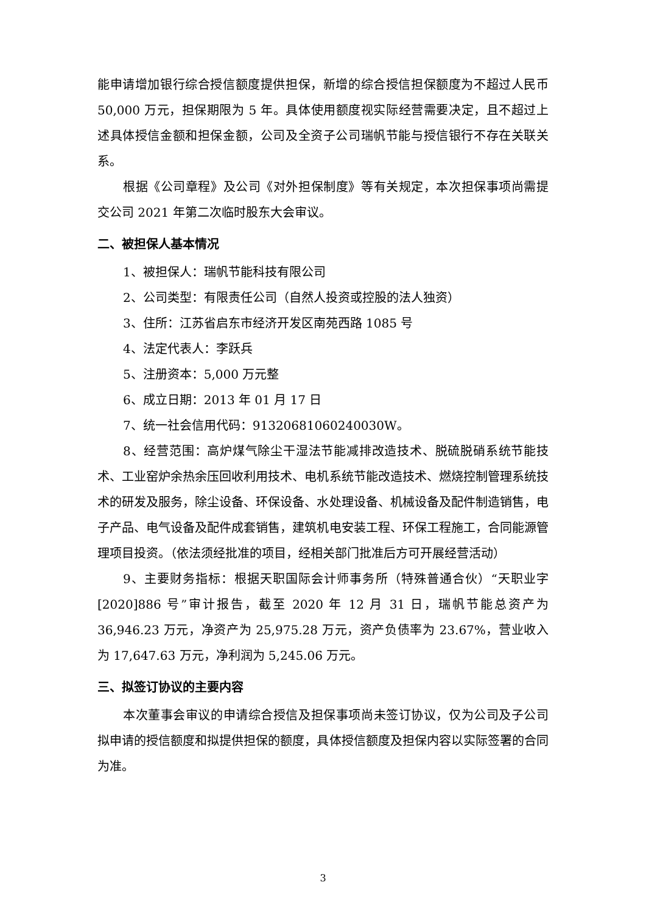能申请增加银行综合授信额度提供担保，新增的综合授信担保额度为不超过人民币 50,000 万元，担保期限为 5 年。具体使用额度视实际经营需要决定，且不超过上述具体授信金额和担保金额，公司及全资子公司瑞帆节能与授信银行不存在关联关系。
根据《公司章程》及公司《对外担保制度》等有关规定，本次担保事项尚需提交公司 2021 年第二次临时股东大会审议。
二、被担保人基本情况
1、被担保人：瑞帆节能科技有限公司
2、公司类型：有限责任公司（自然人投资或控股的法人独资）
3、住所：江苏省启东市经济开发区南苑西路 1085 号
4、法定代表人：李跃兵
5、注册资本：5,000 万元整
6、成立日期：2013 年 01 月 17 日
7、统一社会信用代码：91320681060240030W。
8、经营范围：高炉煤气除尘干湿法节能减排改造技术、脱硫脱硝系统节能技术、工业窑炉余热余压回收利用技术、电机系统节能改造技术、燃烧控制管理系统技术的研发及服务，除尘设备、环保设备、水处理设备、机械设备及配件制造销售，电子产品、电气设备及配件成套销售，建筑机电安装工程、环保工程施工，合同能源管理项目投资。（依法须经批准的项目，经相关部门批准后方可开展经营活动）
9、主要财务指标：根据天职国际会计师事务所（特殊普通合伙）“天职业字[2020]886 号”审计报告，截至 2020 年 12 月 31 日，瑞帆节能总资产为 36,946.23 万元，净资产为 25,975.28 万元，资产负债率为 23.67%，营业收入为 17,647.63 万元，净利润为 5,245.06 万元。
三、拟签订协议的主要内容
本次董事会审议的申请综合授信及担保事项尚未签订协议，仅为公司及子公司拟申请的授信额度和拟提供担保的额度，具体授信额度及担保内容以实际签署的合同为准。
3